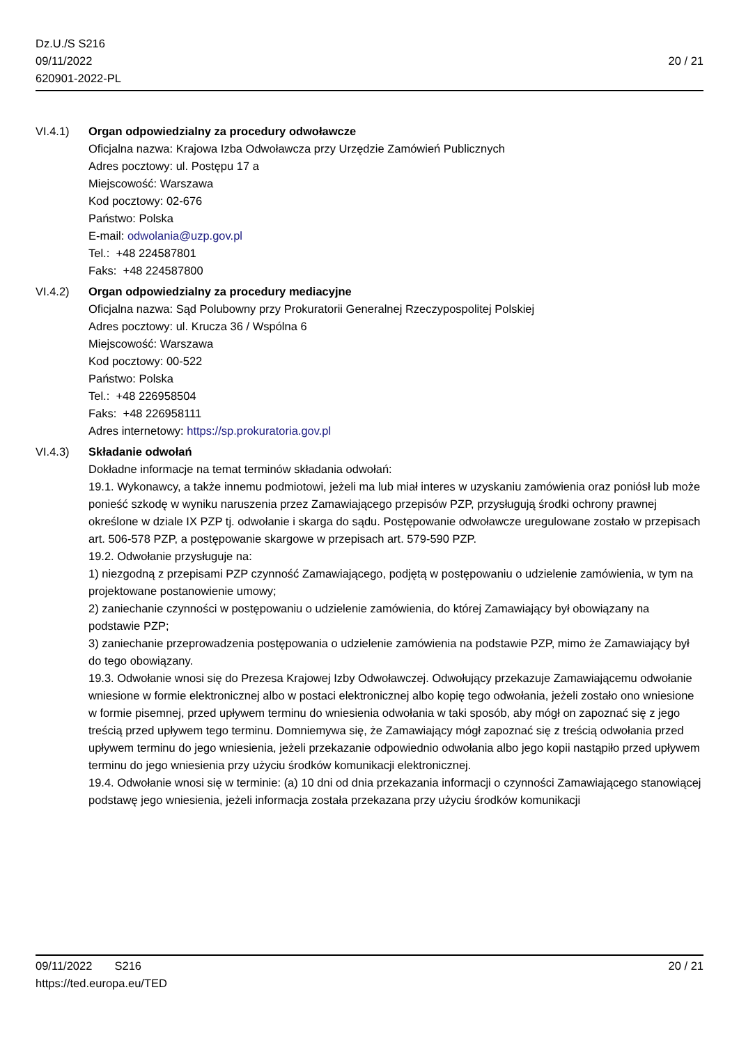Dz.U./S S216
09/11/2022
620901-2022-PL
20 / 21
VI.4.1) Organ odpowiedzialny za procedury odwoławcze
Oficjalna nazwa: Krajowa Izba Odwoławcza przy Urzędzie Zamówień Publicznych
Adres pocztowy: ul. Postępu 17 a
Miejscowość: Warszawa
Kod pocztowy: 02-676
Państwo: Polska
E-mail: odwolania@uzp.gov.pl
Tel.: +48 224587801
Faks: +48 224587800
VI.4.2) Organ odpowiedzialny za procedury mediacyjne
Oficjalna nazwa: Sąd Polubowny przy Prokuratorii Generalnej Rzeczypospolitej Polskiej
Adres pocztowy: ul. Krucza 36 / Wspólna 6
Miejscowość: Warszawa
Kod pocztowy: 00-522
Państwo: Polska
Tel.: +48 226958504
Faks: +48 226958111
Adres internetowy: https://sp.prokuratoria.gov.pl
VI.4.3) Składanie odwołań
Dokładne informacje na temat terminów składania odwołań:
19.1. Wykonawcy, a także innemu podmiotowi, jeżeli ma lub miał interes w uzyskaniu zamówienia oraz poniósł lub może ponieść szkodę w wyniku naruszenia przez Zamawiającego przepisów PZP, przysługują środki ochrony prawnej określone w dziale IX PZP tj. odwołanie i skarga do sądu. Postępowanie odwoławcze uregulowane zostało w przepisach art. 506-578 PZP, a postępowanie skargowe w przepisach art. 579-590 PZP.
19.2. Odwołanie przysługuje na:
1) niezgodną z przepisami PZP czynność Zamawiającego, podjętą w postępowaniu o udzielenie zamówienia, w tym na projektowane postanowienie umowy;
2) zaniechanie czynności w postępowaniu o udzielenie zamówienia, do której Zamawiający był obowiązany na podstawie PZP;
3) zaniechanie przeprowadzenia postępowania o udzielenie zamówienia na podstawie PZP, mimo że Zamawiający był do tego obowiązany.
19.3. Odwołanie wnosi się do Prezesa Krajowej Izby Odwoławczej. Odwołujący przekazuje Zamawiającemu odwołanie wniesione w formie elektronicznej albo w postaci elektronicznej albo kopię tego odwołania, jeżeli zostało ono wniesione w formie pisemnej, przed upływem terminu do wniesienia odwołania w taki sposób, aby mógł on zapoznać się z jego treścią przed upływem tego terminu. Domniemywa się, że Zamawiający mógł zapoznać się z treścią odwołania przed upływem terminu do jego wniesienia, jeżeli przekazanie odpowiednio odwołania albo jego kopii nastąpiło przed upływem terminu do jego wniesienia przy użyciu środków komunikacji elektronicznej.
19.4. Odwołanie wnosi się w terminie: (a) 10 dni od dnia przekazania informacji o czynności Zamawiającego stanowiącej podstawę jego wniesienia, jeżeli informacja została przekazana przy użyciu środków komunikacji
09/11/2022 S216 20 / 21
https://ted.europa.eu/TED